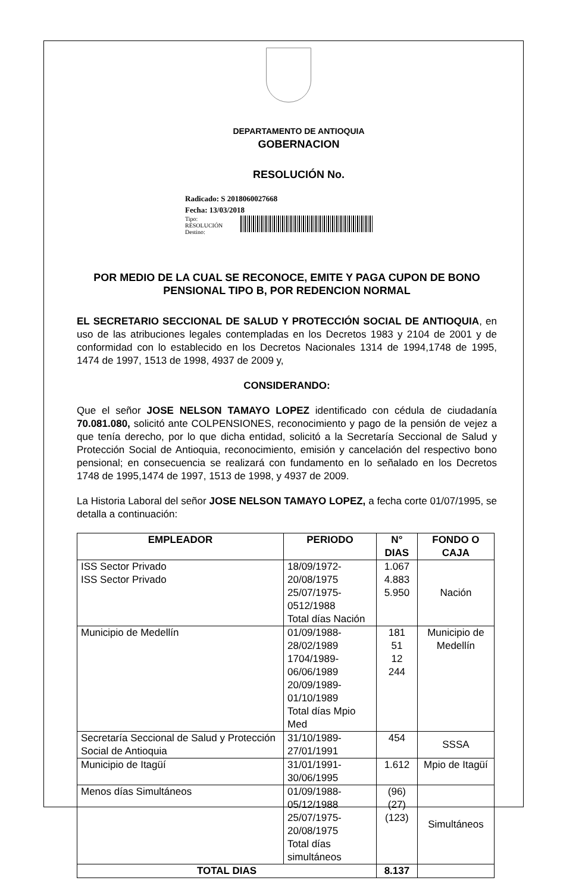DEPARTAMENTO DE ANTIOQUIA
GOBERNACION
RESOLUCIÓN No.
Radicado: S 2018060027668
Fecha: 13/03/2018
Tipo:
RESOLUCIÓN
Destino:
POR MEDIO DE LA CUAL SE RECONOCE, EMITE Y PAGA CUPON DE BONO PENSIONAL TIPO B, POR REDENCION NORMAL
EL SECRETARIO SECCIONAL DE SALUD Y PROTECCIÓN SOCIAL DE ANTIOQUIA, en uso de las atribuciones legales contempladas en los Decretos 1983 y 2104 de 2001 y de conformidad con lo establecido en los Decretos Nacionales 1314 de 1994,1748 de 1995, 1474 de 1997, 1513 de 1998, 4937 de 2009 y,
CONSIDERANDO:
Que el señor JOSE NELSON TAMAYO LOPEZ identificado con cédula de ciudadanía 70.081.080, solicitó ante COLPENSIONES, reconocimiento y pago de la pensión de vejez a que tenía derecho, por lo que dicha entidad, solicitó a la Secretaría Seccional de Salud y Protección Social de Antioquia, reconocimiento, emisión y cancelación del respectivo bono pensional; en consecuencia se realizará con fundamento en lo señalado en los Decretos 1748 de 1995,1474 de 1997, 1513 de 1998, y 4937 de 2009.
La Historia Laboral del señor JOSE NELSON TAMAYO LOPEZ, a fecha corte 01/07/1995, se detalla a continuación:
| EMPLEADOR | PERIODO | N° DIAS | FONDO O CAJA |
| --- | --- | --- | --- |
| ISS Sector Privado ISS Sector Privado | 18/09/1972-20/08/1975 25/07/1975-0512/1988 Total días Nación | 1.067 4.883 5.950 | Nación |
| Municipio de Medellín | 01/09/1988-28/02/1989 1704/1989-06/06/1989 20/09/1989-01/10/1989 Total días Mpio Med | 181 51 12 244 | Municipio de Medellín |
| Secretaría Seccional de Salud y Protección Social de Antioquia | 31/10/1989-27/01/1991 | 454 | SSSA |
| Municipio de Itagüí | 31/01/1991-30/06/1995 | 1.612 | Mpio de Itagüí |
| Menos días Simultáneos | 01/09/1988-05/12/1988 25/07/1975-20/08/1975 Total días simultáneos | (96) (27) (123) | Simultáneos |
| TOTAL DIAS | | 8.137 | |